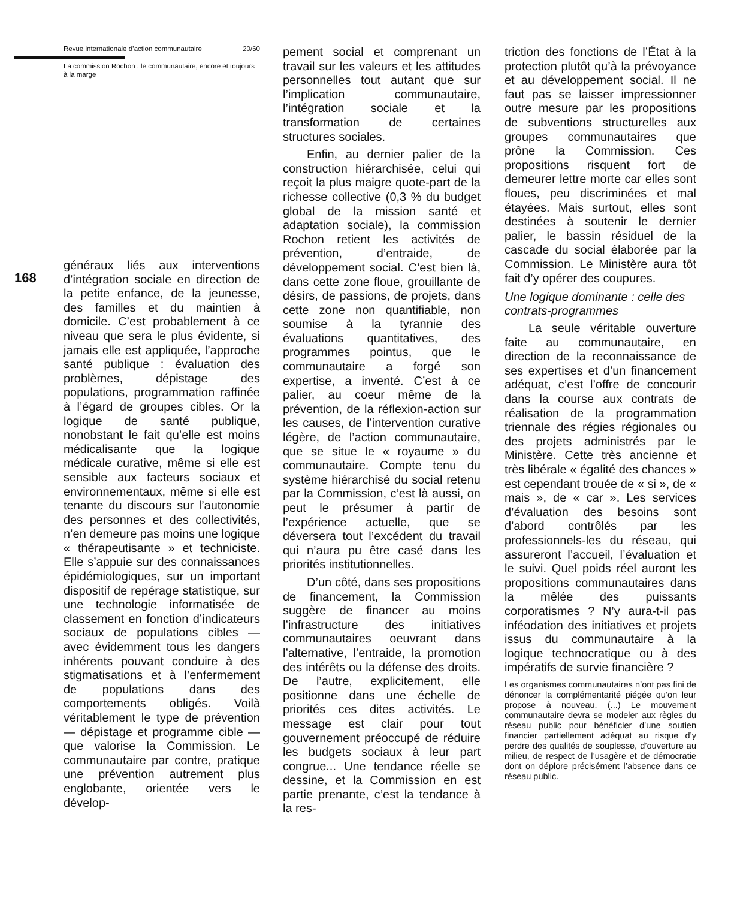Revue internationale d’action communautaire 20/60
La commission Rochon : le communautaire, encore et toujours à la marge
168
généraux liés aux interventions d’intégration sociale en direction de la petite enfance, de la jeunesse, des familles et du maintien à domicile. C’est probablement à ce niveau que sera le plus évidente, si jamais elle est appliquée, l’approche santé publique : évaluation des problèmes, dépistage des populations, programmation raffinée à l’égard de groupes cibles. Or la logique de santé publique, nonobstant le fait qu’elle est moins médicalisante que la logique médicale curative, même si elle est sensible aux facteurs sociaux et environnementaux, même si elle est tenante du discours sur l’autonomie des personnes et des collectivités, n’en demeure pas moins une logique « thérapeutisante » et techniciste. Elle s’appuie sur des connaissances épidémiologiques, sur un important dispositif de repérage statistique, sur une technologie informatisée de classement en fonction d’indicateurs sociaux de populations cibles — avec évidemment tous les dangers inhérents pouvant conduire à des stigmatisations et à l’enfermement de populations dans des comportements obligés. Voilà véritablement le type de prévention — dépistage et programme cible — que valorise la Commission. Le communautaire par contre, pratique une prévention autrement plus englobante, orientée vers le dévelop-
pement social et comprenant un travail sur les valeurs et les attitudes personnelles tout autant que sur l’implication communautaire, l’intégration sociale et la transformation de certaines structures sociales.
Enfin, au dernier palier de la construction hiérarchisée, celui qui reçoit la plus maigre quote-part de la richesse collective (0,3 % du budget global de la mission santé et adaptation sociale), la commission Rochon retient les activités de prévention, d’entraide, de développement social. C’est bien là, dans cette zone floue, grouillante de désirs, de passions, de projets, dans cette zone non quantifiable, non soumise à la tyrannie des évaluations quantitatives, des programmes pointus, que le communautaire a forgé son expertise, a inventé. C’est à ce palier, au coeur même de la prévention, de la réflexion-action sur les causes, de l’intervention curative légère, de l’action communautaire, que se situe le « royaume » du communautaire. Compte tenu du système hiérarchisé du social retenu par la Commission, c’est là aussi, on peut le présumer à partir de l’expérience actuelle, que se déversera tout l’excédent du travail qui n’aura pu être casé dans les priorités institutionnelles.
D’un côté, dans ses propositions de financement, la Commission suggère de financer au moins l’infrastructure des initiatives communautaires oeuvrant dans l’alternative, l’entraide, la promotion des intérêts ou la défense des droits. De l’autre, explicitement, elle positionne dans une échelle de priorités ces dites activités. Le message est clair pour tout gouvernement préoccupé de réduire les budgets sociaux à leur part congrue... Une tendance réelle se dessine, et la Commission en est partie prenante, c’est la tendance à la res-
triction des fonctions de l’État à la protection plutôt qu’à la prévoyance et au développement social. Il ne faut pas se laisser impressionner outre mesure par les propositions de subventions structurelles aux groupes communautaires que prône la Commission. Ces propositions risquent fort de demeurer lettre morte car elles sont floues, peu discriminées et mal étayées. Mais surtout, elles sont destinées à soutenir le dernier palier, le bassin résiduel de la cascade du social élaborée par la Commission. Le Ministère aura tôt fait d’y opérer des coupures.
Une logique dominante : celle des contrats-programmes
La seule véritable ouverture faite au communautaire, en direction de la reconnaissance de ses expertises et d’un financement adéquat, c’est l’offre de concourir dans la course aux contrats de réalisation de la programmation triennale des régies régionales ou des projets administrés par le Ministère. Cette très ancienne et très libérale « égalité des chances » est cependant trouée de « si », de « mais », de « car ». Les services d’évaluation des besoins sont d’abord contrôlés par les professionnels-les du réseau, qui assureront l’accueil, l’évaluation et le suivi. Quel poids réel auront les propositions communautaires dans la mêlée des puissants corporatismes ? N’y aura-t-il pas inféodation des initiatives et projets issus du communautaire à la logique technocratique ou à des impératifs de survie financière ?
Les organismes communautaires n’ont pas fini de dénoncer la complémentarité piégée qu’on leur propose à nouveau. (...) Le mouvement communautaire devra se modeler aux règles du réseau public pour bénéficier d’une soutien financier partiellement adéquat au risque d’y perdre des qualités de souplesse, d’ouverture au milieu, de respect de l’usagère et de démocratie dont on déplore précisément l’absence dans ce réseau public.